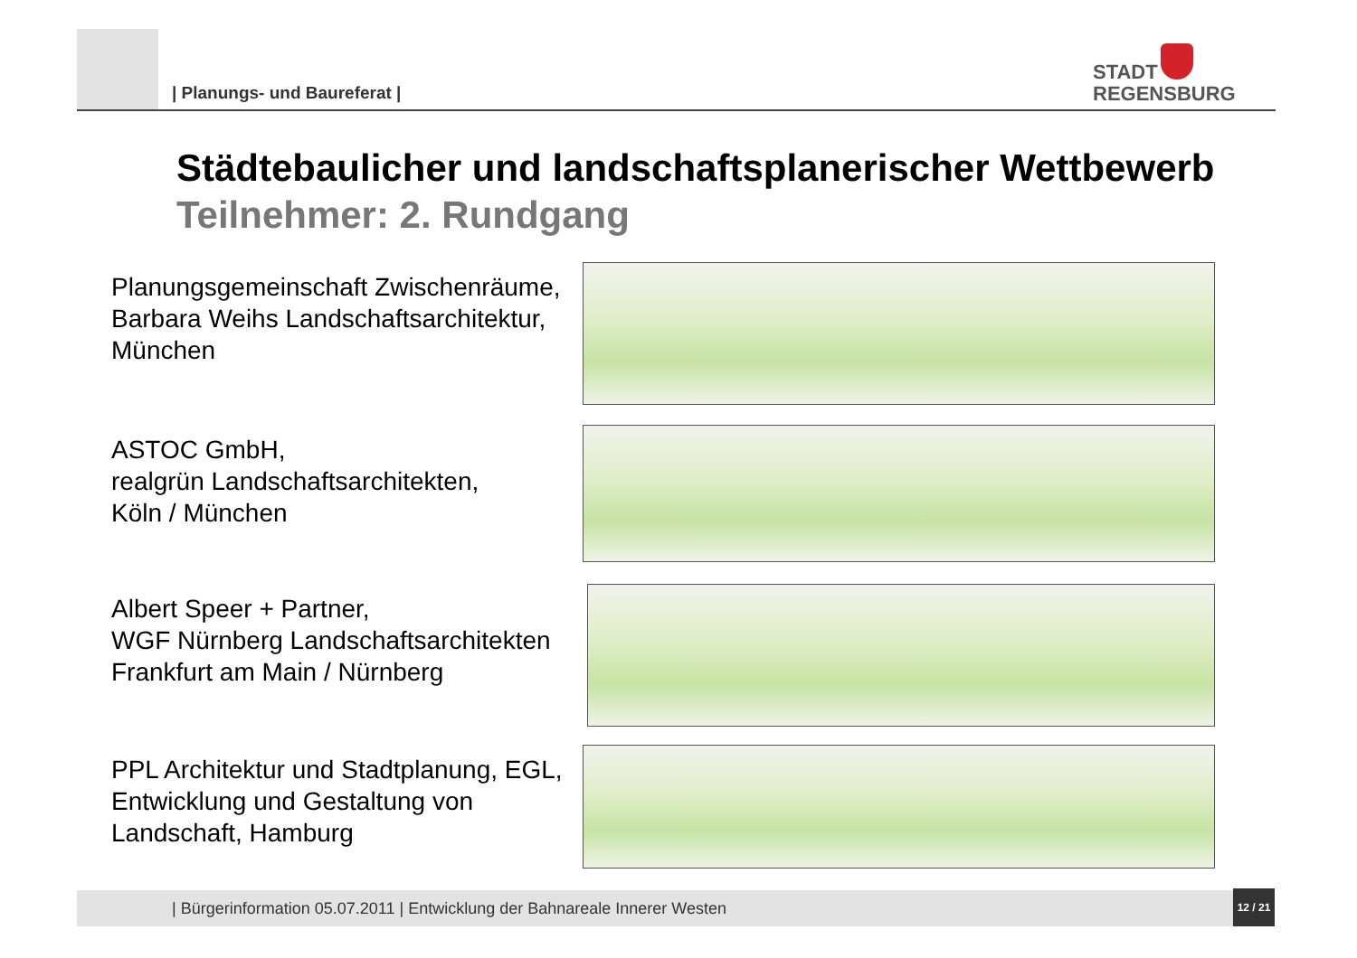| Planungs- und Baureferat |
STADT
REGENSBURG
Städtebaulicher und landschaftsplanerischer Wettbewerb
Teilnehmer: 2. Rundgang
Planungsgemeinschaft Zwischenräume, Barbara Weihs Landschaftsarchitektur, München
ASTOC GmbH,
realgrün Landschaftsarchitekten,
Köln / München
Albert Speer + Partner,
WGF Nürnberg Landschaftsarchitekten Frankfurt am Main / Nürnberg
PPL Architektur und Stadtplanung, EGL, Entwicklung und Gestaltung von Landschaft, Hamburg
| Bürgerinformation 05.07.2011 | Entwicklung der Bahnareale Innerer Westen
12 / 21